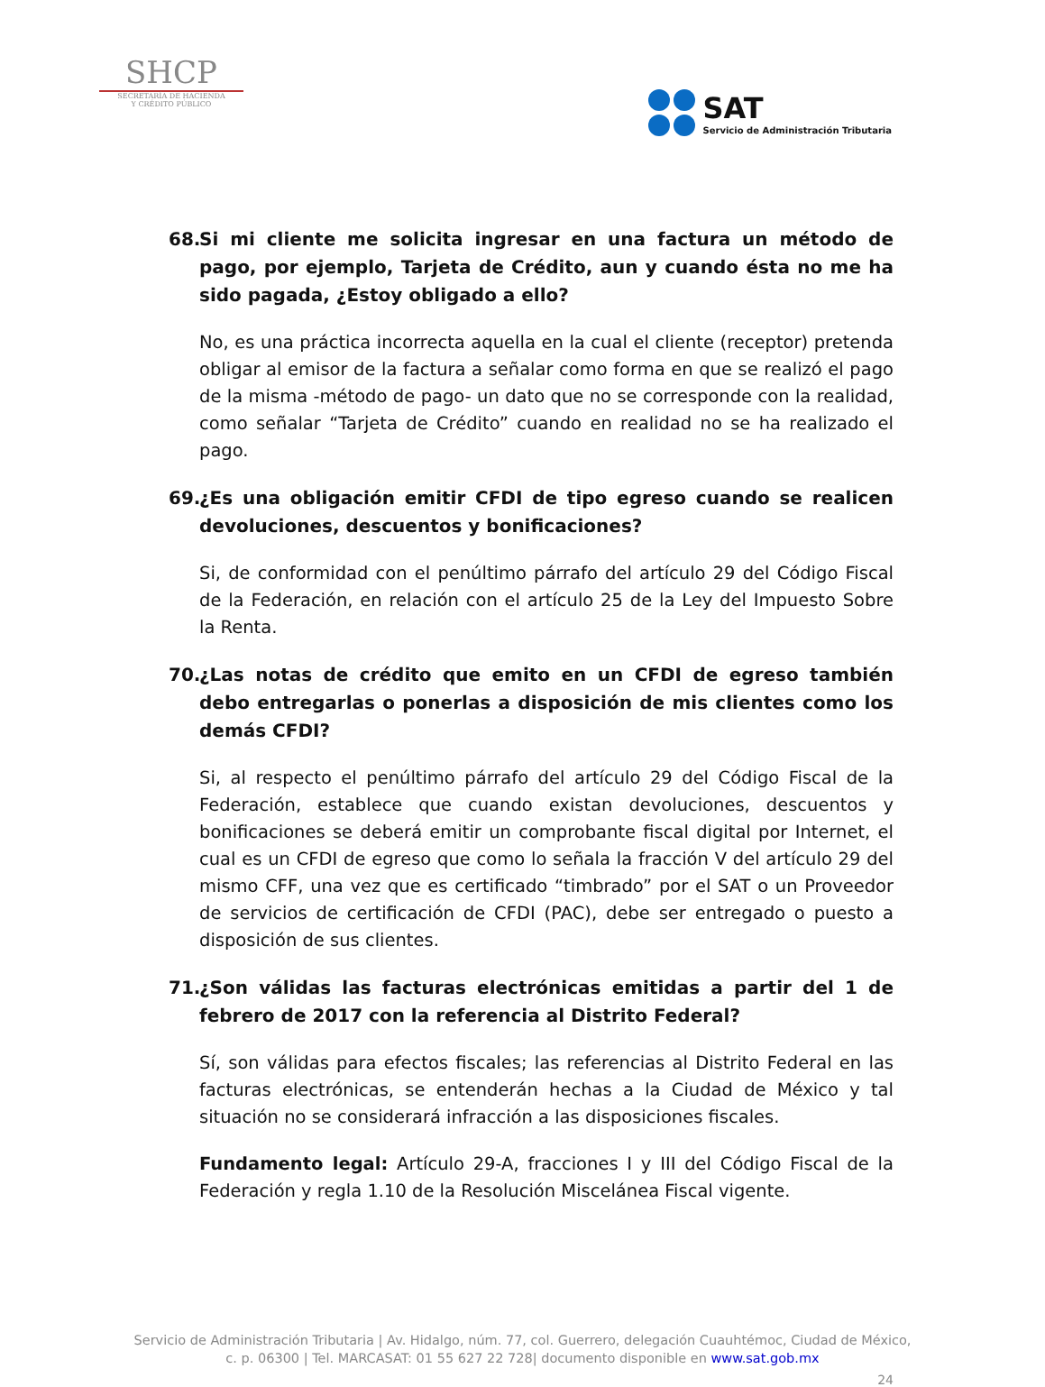SHCP
SECRETARÍA DE HACIENDA
Y CRÉDITO PÚBLICO
SAT
Servicio de Administración Tributaria
68. Si mi cliente me solicita ingresar en una factura un método de pago, por ejemplo, Tarjeta de Crédito, aun y cuando ésta no me ha sido pagada, ¿Estoy obligado a ello?
No, es una práctica incorrecta aquella en la cual el cliente (receptor) pretenda obligar al emisor de la factura a señalar como forma en que se realizó el pago de la misma -método de pago- un dato que no se corresponde con la realidad, como señalar “Tarjeta de Crédito” cuando en realidad no se ha realizado el pago.
69. ¿Es una obligación emitir CFDI de tipo egreso cuando se realicen devoluciones, descuentos y bonificaciones?
Si, de conformidad con el penúltimo párrafo del artículo 29 del Código Fiscal de la Federación, en relación con el artículo 25 de la Ley del Impuesto Sobre la Renta.
70. ¿Las notas de crédito que emito en un CFDI de egreso también debo entregarlas o ponerlas a disposición de mis clientes como los demás CFDI?
Si, al respecto el penúltimo párrafo del artículo 29 del Código Fiscal de la Federación, establece que cuando existan devoluciones, descuentos y bonificaciones se deberá emitir un comprobante fiscal digital por Internet, el cual es un CFDI de egreso que como lo señala la fracción V del artículo 29 del mismo CFF, una vez que es certificado “timbrado” por el SAT o un Proveedor de servicios de certificación de CFDI (PAC), debe ser entregado o puesto a disposición de sus clientes.
71. ¿Son válidas las facturas electrónicas emitidas a partir del 1 de febrero de 2017 con la referencia al Distrito Federal?
Sí, son válidas para efectos fiscales; las referencias al Distrito Federal en las facturas electrónicas, se entenderán hechas a la Ciudad de México y tal situación no se considerará infracción a las disposiciones fiscales.
Fundamento legal: Artículo 29-A, fracciones I y III del Código Fiscal de la Federación y regla 1.10 de la Resolución Miscelánea Fiscal vigente.
Servicio de Administración Tributaria | Av. Hidalgo, núm. 77, col. Guerrero, delegación Cuauhtémoc, Ciudad de México,
c. p. 06300 | Tel. MARCASAT: 01 55 627 22 728| documento disponible en www.sat.gob.mx
24